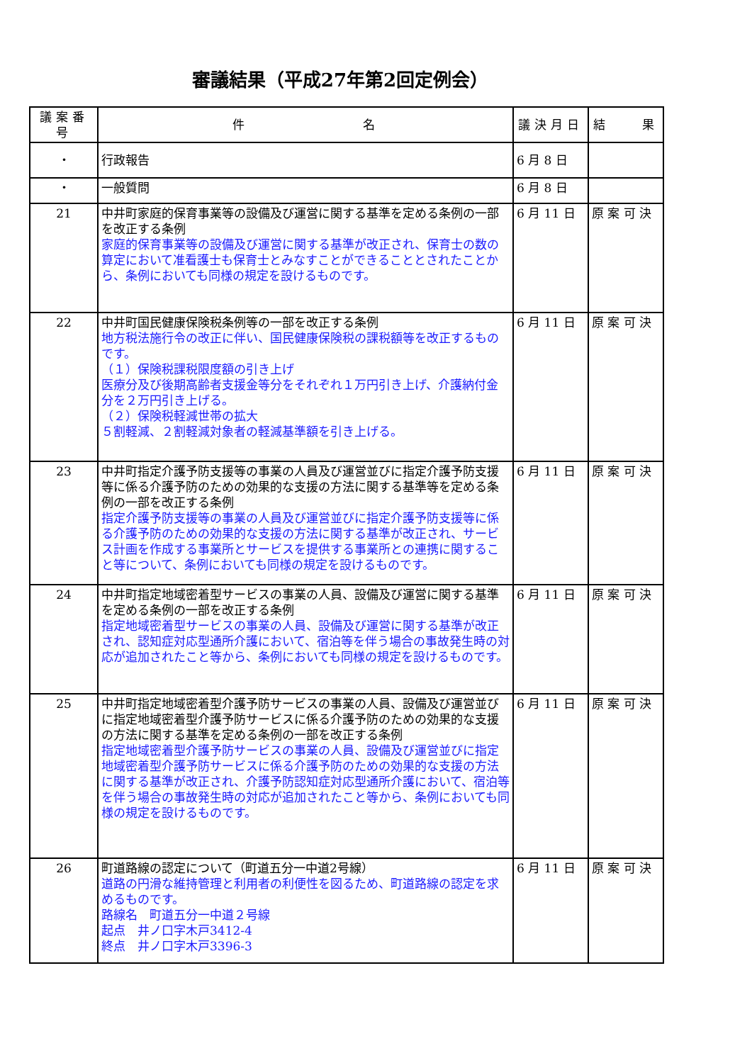審議結果（平成27年第2回定例会）
| 議案番号 | 件 名 | 議決月日 | 結 果 |
| --- | --- | --- | --- |
| ・ | 行政報告 | 6 月 8 日 | |
| ・ | 一般質問 | 6 月 8 日 | |
| 21 | 中井町家庭的保育事業等の設備及び運営に関する基準を定める条例の一部を改正する条例 家庭的保育事業等の設備及び運営に関する基準が改正され、保育士の数の算定において准看護士も保育士とみなすことができることとされたことから、条例においても同様の規定を設けるものです。 | 6 月 11 日 | 原 案 可 決 |
| 22 | 中井町国民健康保険税条例等の一部を改正する条例 地方税法施行令の改正に伴い、国民健康保険税の課税額等を改正するものです。 （１）保険税課税限度額の引き上げ 医療分及び後期高齢者支援金等分をそれぞれ１万円引き上げ、介護納付金分を２万円引き上げる。 （２）保険税軽減世帯の拡大 ５割軽減、２割軽減対象者の軽減基準額を引き上げる。 | 6 月 11 日 | 原 案 可 決 |
| 23 | 中井町指定介護予防支援等の事業の人員及び運営並びに指定介護予防支援等に係る介護予防のための効果的な支援の方法に関する基準等を定める条例の一部を改正する条例 指定介護予防支援等の事業の人員及び運営並びに指定介護予防支援等に係る介護予防のための効果的な支援の方法に関する基準が改正され、サービス計画を作成する事業所とサービスを提供する事業所との連携に関すること等について、条例においても同様の規定を設けるものです。 | 6 月 11 日 | 原 案 可 決 |
| 24 | 中井町指定地域密着型サービスの事業の人員、設備及び運営に関する基準を定める条例の一部を改正する条例 指定地域密着型サービスの事業の人員、設備及び運営に関する基準が改正され、認知症対応型通所介護において、宿泊等を伴う場合の事故発生時の対応が追加されたこと等から、条例においても同様の規定を設けるものです。 | 6 月 11 日 | 原 案 可 決 |
| 25 | 中井町指定地域密着型介護予防サービスの事業の人員、設備及び運営並びに指定地域密着型介護予防サービスに係る介護予防のための効果的な支援の方法に関する基準を定める条例の一部を改正する条例 指定地域密着型介護予防サービスの事業の人員、設備及び運営並びに指定地域密着型介護予防サービスに係る介護予防のための効果的な支援の方法に関する基準が改正され、介護予防認知症対応型通所介護において、宿泊等を伴う場合の事故発生時の対応が追加されたこと等から、条例においても同様の規定を設けるものです。 | 6 月 11 日 | 原 案 可 決 |
| 26 | 町道路線の認定について（町道五分一中道2号線） 道路の円滑な維持管理と利用者の利便性を図るため、町道路線の認定を求めるものです。 路線名 町道五分一中道２号線 起点 井ノ口字木戸3412-4 終点 井ノ口字木戸3396-3 | 6 月 11 日 | 原 案 可 決 |